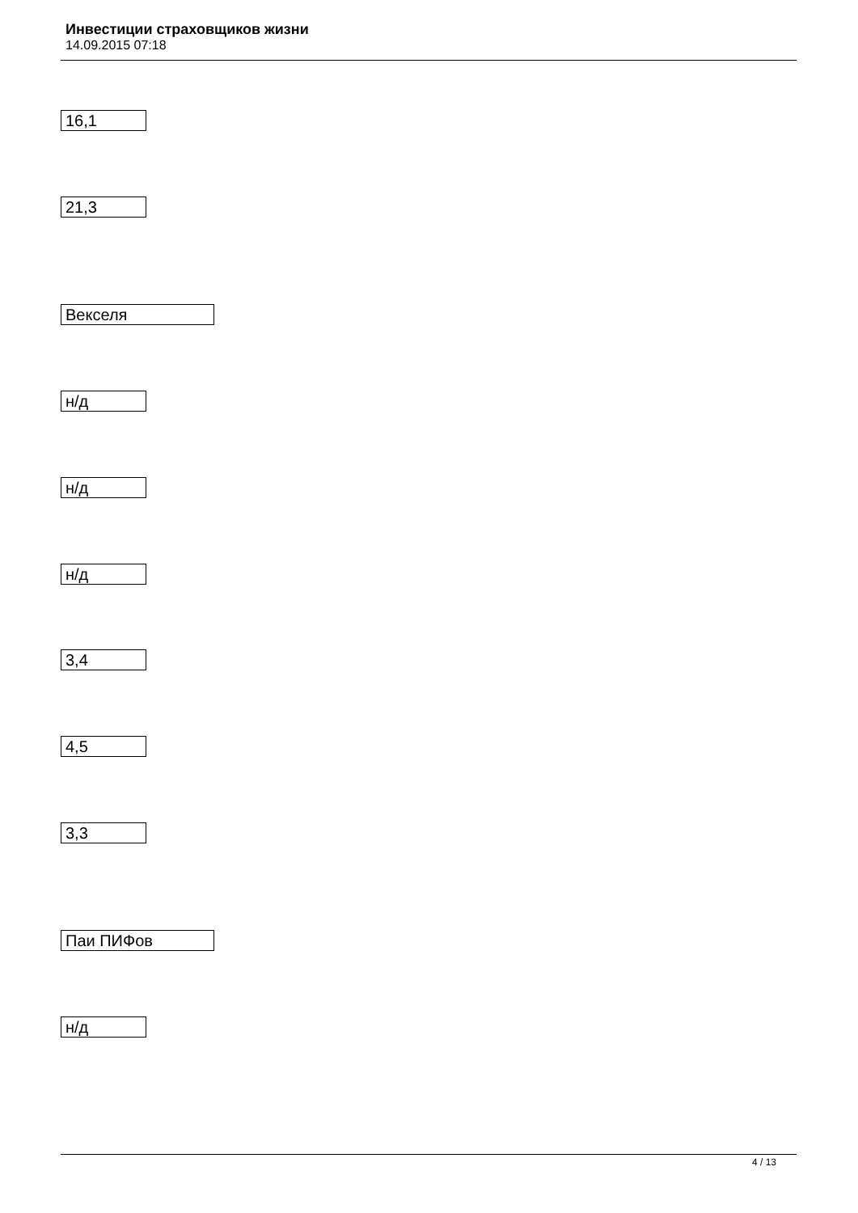Инвестиции страховщиков жизни
14.09.2015 07:18
16,1
21,3
Векселя
н/д
н/д
н/д
3,4
4,5
3,3
Паи ПИФов
н/д
4 / 13